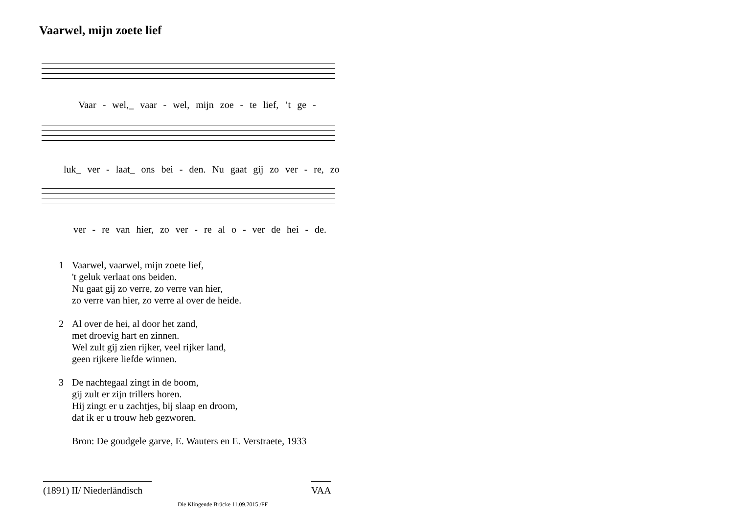Vaarwel, mijn zoete lief
Vaar - wel,_ vaar - wel, mijn zoe - te lief, ’t ge -
luk_ ver - laat_ ons bei - den. Nu gaat gij zo ver - re, zo
ver - re van hier, zo ver - re al o - ver de hei - de.
1 Vaarwel, vaarwel, mijn zoete lief,
't geluk verlaat ons beiden.
Nu gaat gij zo verre, zo verre van hier,
zo verre van hier, zo verre al over de heide.
2 Al over de hei, al door het zand,
met droevig hart en zinnen.
Wel zult gij zien rijker, veel rijker land,
geen rijkere liefde winnen.
3 De nachtegaal zingt in de boom,
gij zult er zijn trillers horen.
Hij zingt er u zachtjes, bij slaap en droom,
dat ik er u trouw heb gezworen.
Bron: De goudgele garve, E. Wauters en E. Verstraete, 1933
(1891) II/ Niederländisch
Die Klingende Brücke 11.09.2015 /FF
VAA